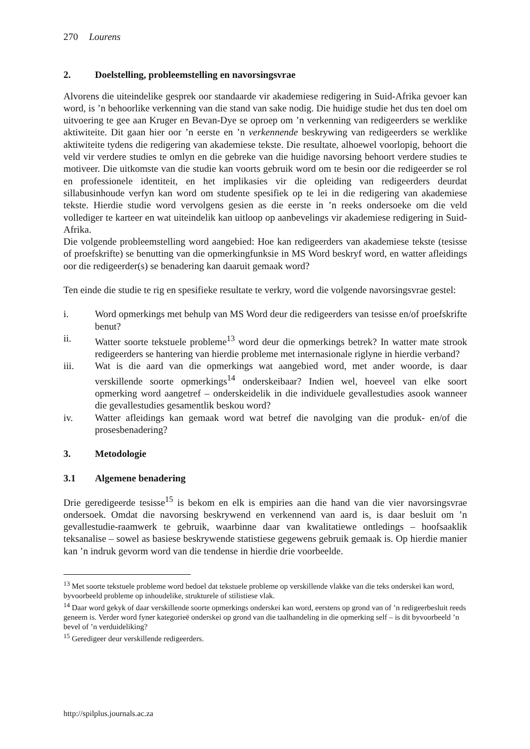270 Lourens
2. Doelstelling, probleemstelling en navorsingsvrae
Alvorens die uiteindelike gesprek oor standaarde vir akademiese redigering in Suid-Afrika gevoer kan word, is ’n behoorlike verkenning van die stand van sake nodig. Die huidige studie het dus ten doel om uitvoering te gee aan Kruger en Bevan-Dye se oproep om ’n verkenning van redigeerders se werklike aktiwiteite. Dit gaan hier oor ’n eerste en ’n verkennende beskrywing van redigeerders se werklike aktiwiteite tydens die redigering van akademiese tekste. Die resultate, alhoewel voorlopig, behoort die veld vir verdere studies te omlyn en die gebreke van die huidige navorsing behoort verdere studies te motiveer. Die uitkomste van die studie kan voorts gebruik word om te besin oor die redigeerder se rol en professionele identiteit, en het implikasies vir die opleiding van redigeerders deurdat sillabusinhoude verfyn kan word om studente spesifiek op te lei in die redigering van akademiese tekste. Hierdie studie word vervolgens gesien as die eerste in ’n reeks ondersoeke om die veld vollediger te karteer en wat uiteindelik kan uitloop op aanbevelings vir akademiese redigering in Suid-Afrika.
Die volgende probleemstelling word aangebied: Hoe kan redigeerders van akademiese tekste (tesisse of proefskrifte) se benutting van die opmerkingfunksie in MS Word beskryf word, en watter afleidings oor die redigeerder(s) se benadering kan daaruit gemaak word?
Ten einde die studie te rig en spesifieke resultate te verkry, word die volgende navorsingsvrae gestel:
i. Word opmerkings met behulp van MS Word deur die redigeerders van tesisse en/of proefskrifte benut?
ii. Watter soorte tekstuele probleme<sup>13</sup> word deur die opmerkings betrek? In watter mate strook redigeerders se hantering van hierdie probleme met internasionale riglyne in hierdie verband?
iii. Wat is die aard van die opmerkings wat aangebied word, met ander woorde, is daar verskillende soorte opmerkings<sup>14</sup> onderskeibaar? Indien wel, hoeveel van elke soort opmerking word aangetref – onderskeidelik in die individuele gevallestudies asook wanneer die gevallestudies gesamentlik beskou word?
iv. Watter afleidings kan gemaak word wat betref die navolging van die produk- en/of die prosesbenadering?
3. Metodologie
3.1 Algemene benadering
Drie geredigeerde tesisse<sup>15</sup> is bekom en elk is empiries aan die hand van die vier navorsingsvrae ondersoek. Omdat die navorsing beskrywend en verkennend van aard is, is daar besluit om ’n gevallestudie-raamwerk te gebruik, waarbinne daar van kwalitatiewe ontledings – hoofsaaklik teksanalise – sowel as basiese beskrywende statistiese gegewens gebruik gemaak is. Op hierdie manier kan ’n indruk gevorm word van die tendense in hierdie drie voorbeelde.
<sup>13</sup> Met soorte tekstuele probleme word bedoel dat tekstuele probleme op verskillende vlakke van die teks onderskei kan word, byvoorbeeld probleme op inhoudelike, strukturele of stilistiese vlak.
<sup>14</sup> Daar word gekyk of daar verskillende soorte opmerkings onderskei kan word, eerstens op grond van of ’n redigeerbesluit reeds geneem is. Verder word fyner kategorieë onderskei op grond van die taalhandeling in die opmerking self – is dit byvoorbeeld ’n bevel of ’n verduideliking?
<sup>15</sup> Geredigeer deur verskillende redigeerders.
http://spilplus.journals.ac.za